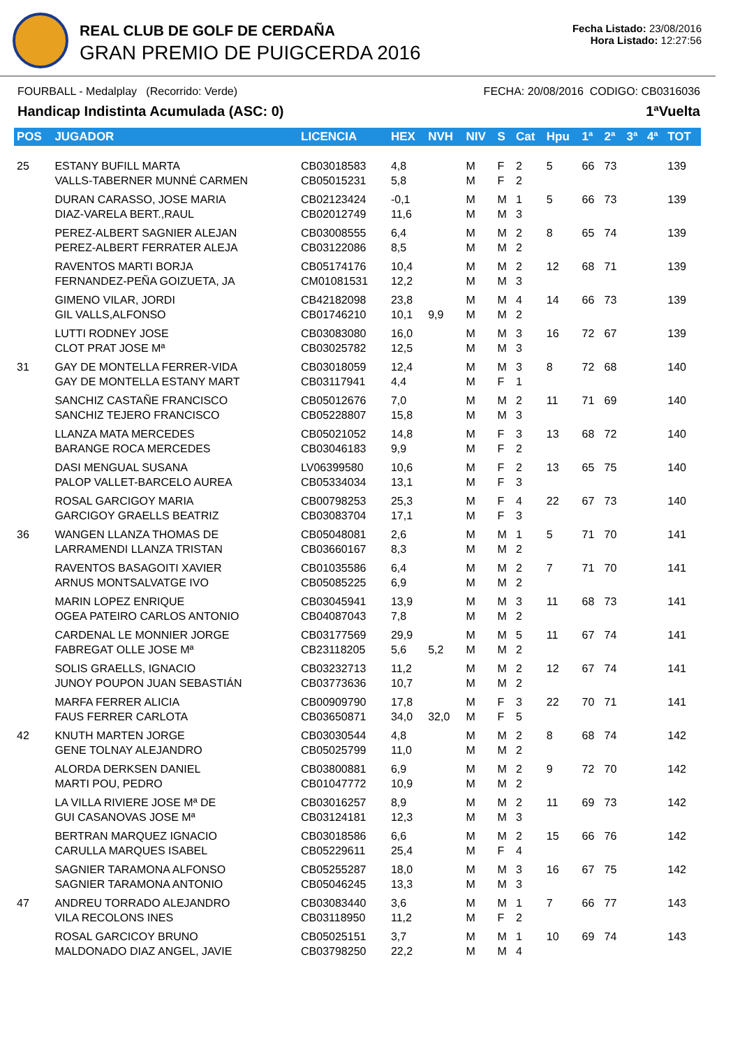REAL CLUB DE GOLF DE CERDAÑA
GRAN PREMIO DE PUIGCERDA 2016
Fecha Listado: 23/08/2016
Hora Listado: 12:27:56
FOURBALL - Medalplay (Recorrido: Verde) FECHA: 20/08/2016 CODIGO: CB0316036
Handicap Indistinta Acumulada (ASC: 0) 1ªVuelta
| POS | JUGADOR | LICENCIA | HEX | NVH | NIV | S | Cat | Hpu | 1ª | 2ª | 3ª | 4ª | TOT |
| --- | --- | --- | --- | --- | --- | --- | --- | --- | --- | --- | --- | --- | --- |
| 25 | ESTANY BUFILL MARTA VALLS-TABERNER MUNNÉ CARMEN | CB03018583 CB05015231 | 4,8 5,8 | | M M | F F | 2 2 | 5 | 66 | 73 | | | 139 |
| | DURAN CARASSO, JOSE MARIA DIAZ-VARELA BERT.,RAUL | CB02123424 CB02012749 | -0,1 11,6 | | M M | M M | 1 3 | 5 | 66 | 73 | | | 139 |
| | PEREZ-ALBERT SAGNIER ALEJAN PEREZ-ALBERT FERRATER ALEJA | CB03008555 CB03122086 | 6,4 8,5 | | M M | M M | 2 2 | 8 | 65 | 74 | | | 139 |
| | RAVENTOS MARTI BORJA FERNANDEZ-PEÑA GOIZUETA, JA | CB05174176 CM01081531 | 10,4 12,2 | | M M | M M | 2 3 | 12 | 68 | 71 | | | 139 |
| | GIMENO VILAR, JORDI GIL VALLS,ALFONSO | CB42182098 CB01746210 | 23,8 10,1 | 9,9 | M M | M M | 4 2 | 14 | 66 | 73 | | | 139 |
| | LUTTI RODNEY JOSE CLOT PRAT JOSE Mª | CB03083080 CB03025782 | 16,0 12,5 | | M M | M M | 3 3 | 16 | 72 | 67 | | | 139 |
| 31 | GAY DE MONTELLA FERRER-VIDA GAY DE MONTELLA ESTANY MART | CB03018059 CB03117941 | 12,4 4,4 | | M M | M F | 3 1 | 8 | 72 | 68 | | | 140 |
| | SANCHIZ CASTAÑE FRANCISCO SANCHIZ TEJERO FRANCISCO | CB05012676 CB05228807 | 7,0 15,8 | | M M | M M | 2 3 | 11 | 71 | 69 | | | 140 |
| | LLANZA MATA MERCEDES BARANGE ROCA MERCEDES | CB05021052 CB03046183 | 14,8 9,9 | | M M | F F | 3 2 | 13 | 68 | 72 | | | 140 |
| | DASI MENGUAL SUSANA PALOP VALLET-BARCELO AUREA | LV06399580 CB05334034 | 10,6 13,1 | | M M | F F | 2 3 | 13 | 65 | 75 | | | 140 |
| | ROSAL GARCIGOY MARIA GARCIGOY GRAELLS BEATRIZ | CB00798253 CB03083704 | 25,3 17,1 | | M M | F F | 4 3 | 22 | 67 | 73 | | | 140 |
| 36 | WANGEN LLANZA THOMAS DE LARRAMENDI LLANZA TRISTAN | CB05048081 CB03660167 | 2,6 8,3 | | M M | M M | 1 2 | 5 | 71 | 70 | | | 141 |
| | RAVENTOS BASAGOITI XAVIER ARNUS MONTSALVATGE IVO | CB01035586 CB05085225 | 6,4 6,9 | | M M | M M | 2 2 | 7 | 71 | 70 | | | 141 |
| | MARIN LOPEZ ENRIQUE OGEA PATEIRO CARLOS ANTONIO | CB03045941 CB04087043 | 13,9 7,8 | | M M | M M | 3 2 | 11 | 68 | 73 | | | 141 |
| | CARDENAL LE MONNIER JORGE FABREGAT OLLE JOSE Mª | CB03177569 CB23118205 | 29,9 5,6 | 5,2 | M M | M M | 5 2 | 11 | 67 | 74 | | | 141 |
| | SOLIS GRAELLS, IGNACIO JUNOY POUPON JUAN SEBASTIÁN | CB03232713 CB03773636 | 11,2 10,7 | | M M | M M | 2 2 | 12 | 67 | 74 | | | 141 |
| | MARFA FERRER ALICIA FAUS FERRER CARLOTA | CB00909790 CB03650871 | 17,8 34,0 | 32,0 | M M | F F | 3 5 | 22 | 70 | 71 | | | 141 |
| 42 | KNUTH MARTEN JORGE GENE TOLNAY ALEJANDRO | CB03030544 CB05025799 | 4,8 11,0 | | M M | M M | 2 2 | 8 | 68 | 74 | | | 142 |
| | ALORDA DERKSEN DANIEL MARTI POU, PEDRO | CB03800881 CB01047772 | 6,9 10,9 | | M M | M M | 2 2 | 9 | 72 | 70 | | | 142 |
| | LA VILLA RIVIERE JOSE Mª DE GUI CASANOVAS JOSE Mª | CB03016257 CB03124181 | 8,9 12,3 | | M M | M M | 2 3 | 11 | 69 | 73 | | | 142 |
| | BERTRAN MARQUEZ IGNACIO CARULLA MARQUES ISABEL | CB03018586 CB05229611 | 6,6 25,4 | | M M | M F | 2 4 | 15 | 66 | 76 | | | 142 |
| | SAGNIER TARAMONA ALFONSO SAGNIER TARAMONA ANTONIO | CB05255287 CB05046245 | 18,0 13,3 | | M M | M M | 3 3 | 16 | 67 | 75 | | | 142 |
| 47 | ANDREU TORRADO ALEJANDRO VILA RECOLONS INES | CB03083440 CB03118950 | 3,6 11,2 | | M M | M F | 1 2 | 7 | 66 | 77 | | | 143 |
| | ROSAL GARCICOY BRUNO MALDONADO DIAZ ANGEL, JAVIE | CB05025151 CB03798250 | 3,7 22,2 | | M M | M M | 1 4 | 10 | 69 | 74 | | | 143 |